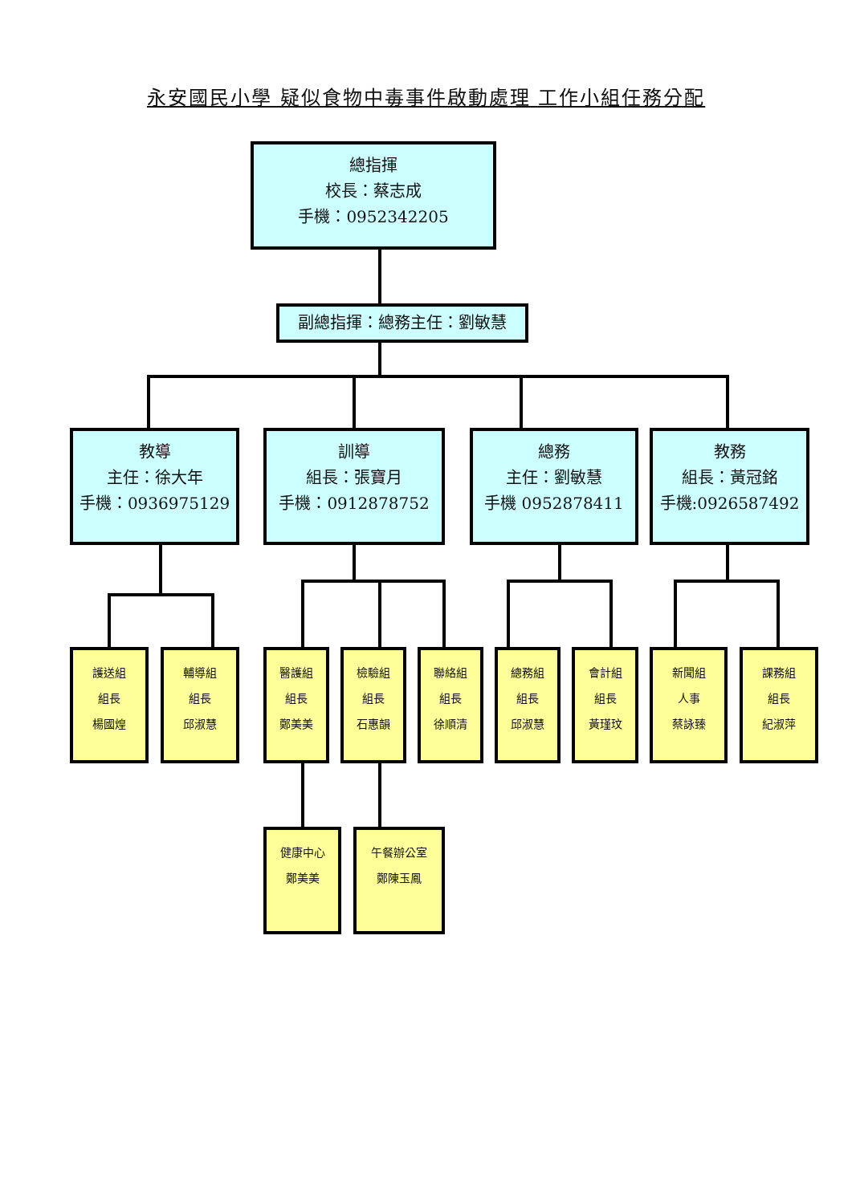永安國民小學 疑似食物中毒事件啟動處理 工作小組任務分配
總指揮
校長：蔡志成
手機：0952342205
副總指揮：總務主任：劉敏慧
教導
主任：徐大年
手機：0936975129
訓導
組長：張寶月
手機：0912878752
總務
主任：劉敏慧
手機 0952878411
教務
組長：黃冠銘
手機:0926587492
護送組
組長
楊國煌
輔導組
組長
邱淑慧
醫護組
組長
鄭美美
檢驗組
組長
石惠韻
聯絡組
組長
徐順清
總務組
組長
邱淑慧
會計組
組長
黃瑾玟
新聞組
人事
蔡詠臻
課務組
組長
紀淑萍
健康中心
鄭美美
午餐辦公室
鄭陳玉鳳